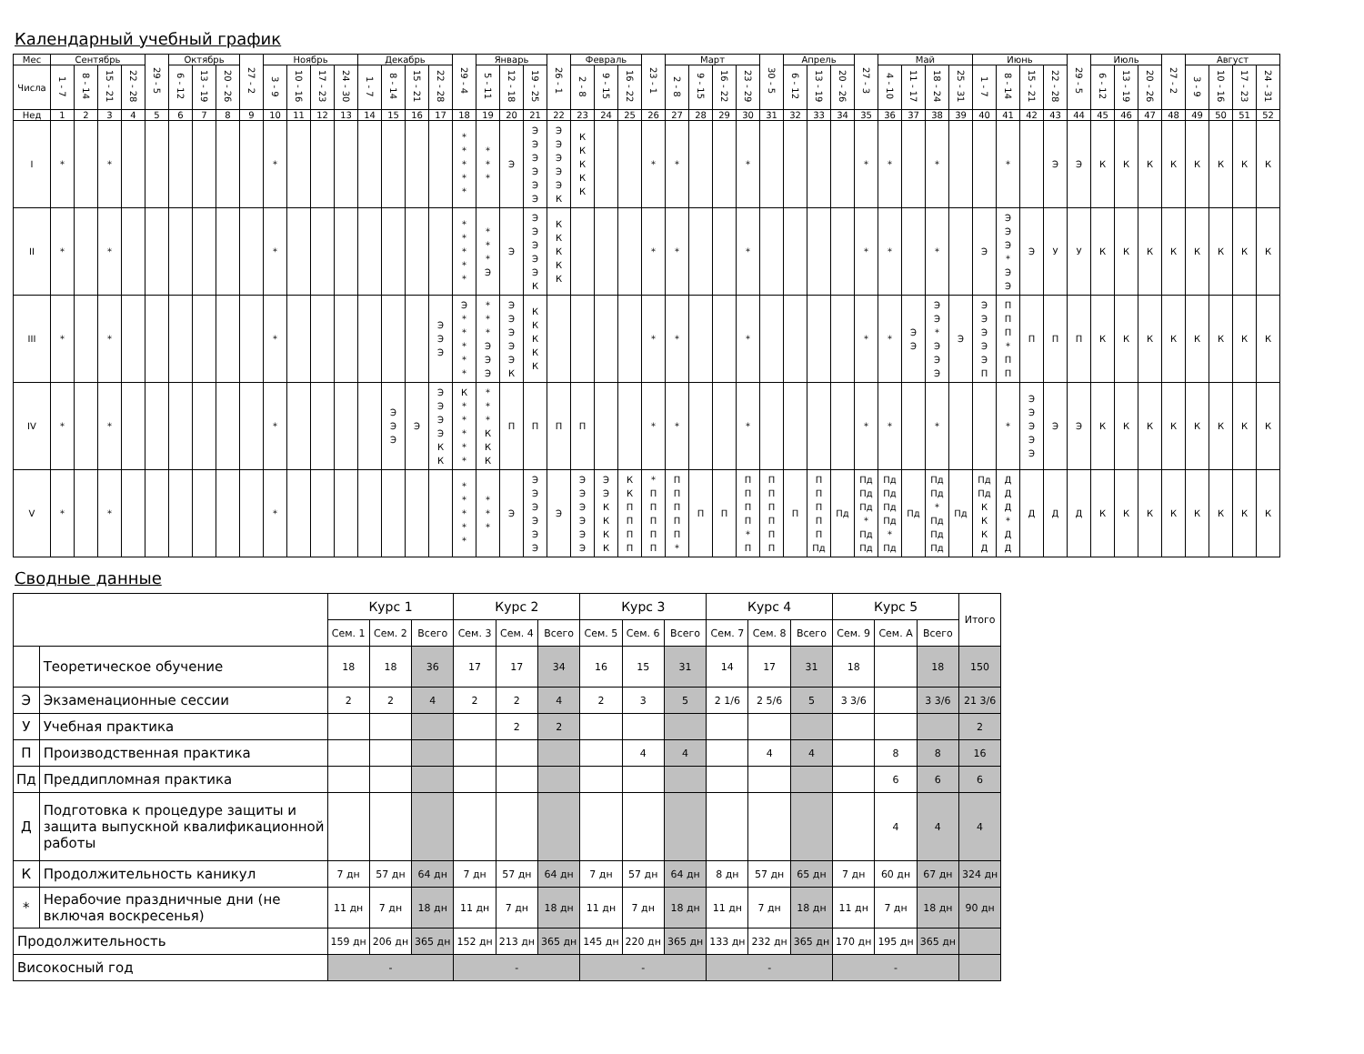Календарный учебный график
| Мес | Сентябрь | | | | 29 - 5 | Октябрь | | | 27 - 2 | Ноябрь | | | | Декабрь | | | | 29 - 4 | Январь | | | 26 - 1 | Февраль | | | 23 - 1 | Март | | | | 30 - 5 | Апрель | | | 27 - 3 | Май | | | | Июнь | | | | 29 - 5 | Июль | | | 27 - 2 | Август | | | |
| --- | --- | --- | --- | --- | --- | --- | --- | --- | --- | --- | --- | --- | --- | --- | --- | --- | --- | --- | --- | --- | --- | --- | --- | --- | --- | --- | --- | --- | --- | --- | --- | --- | --- | --- | --- | --- | --- | --- | --- | --- | --- | --- | --- | --- | --- | --- | --- | --- | --- | --- | --- | --- |
| Числа | 1 - 7 | 8 - 14 | 15 - 21 | 22 - 28 | | 6 - 12 | 13 - 19 | 20 - 26 | | 3 - 9 | 10 - 16 | 17 - 23 | 24 - 30 | 1 - 7 | 8 - 14 | 15 - 21 | 22 - 28 | | 5 - 11 | 12 - 18 | 19 - 25 | | 2 - 8 | 9 - 15 | 16 - 22 | | 2 - 8 | 9 - 15 | 16 - 22 | 23 - 29 | | 6 - 12 | 13 - 19 | 20 - 26 | | 4 - 10 | 11 - 17 | 18 - 24 | 25 - 31 | 1 - 7 | 8 - 14 | 15 - 21 | 22 - 28 | | 6 - 12 | 13 - 19 | 20 - 26 | | 3 - 9 | 10 - 16 | 17 - 23 | 24 - 31 |
| Нед | 1 | 2 | 3 | 4 | 5 | 6 | 7 | 8 | 9 | 10 | 11 | 12 | 13 | 14 | 15 | 16 | 17 | 18 | 19 | 20 | 21 | 22 | 23 | 24 | 25 | 26 | 27 | 28 | 29 | 30 | 31 | 32 | 33 | 34 | 35 | 36 | 37 | 38 | 39 | 40 | 41 | 42 | 43 | 44 | 45 | 46 | 47 | 48 | 49 | 50 | 51 | 52 |
| I | * | | * | | | | | | | * | | | | | | | | * * * * * | * * * | Э | Э Э Э Э Э Э | Э Э Э Э Э К | К К К К К | | | * | * | | | * | | | | | * | * | | * | | | * | | Э | Э | К | К | К | К | К | К | К | К |
| II | * | | * | | | | | | | * | | | | | | | | * * * * * | * * * Э | Э | Э Э Э Э Э К | К К К К К | | | | * | * | | | * | | | | | * | * | | * | | Э | Э Э Э * Э Э | Э | У | У | К | К | К | К | К | К | К | К |
| III | * | | * | | | | | | | * | | | | | | | Э Э Э | Э * * * * * | * * * Э Э Э | Э Э Э Э Э К | К К К К К | | | | | * | * | | | * | | | | | * | * | Э Э | Э Э * Э Э Э | Э | Э Э Э Э Э П | П П П * П П | П | П | П | К | К | К | К | К | К | К | К |
| IV | * | | * | | | | | | | * | | | | | Э Э Э | Э | Э Э Э Э К К | К * * * * * | * * * К К К | П | П | П | П | | | * | * | | | * | | | | | * | * | | * | | | * | Э Э Э Э Э | Э | Э | К | К | К | К | К | К | К | К |
| V | * | | * | | | | | | | * | | | | | | | | * * * * * | * * * | Э | Э Э Э Э Э Э | Э | Э Э Э Э Э Э | Э Э К К К К | К К П П П П | * П П П П П | П П П П П * | П | П | П П П П * П | П П П П П П | П | П П П П П Пд | Пд | Пд Пд Пд * Пд Пд | Пд Пд Пд Пд * Пд | Пд | Пд Пд * Пд Пд Пд | Пд | Пд Пд К К К Д | Д Д Д * Д Д | Д | Д | Д | К | К | К | К | К | К | К | К |
Сводные данные
| | | Курс 1 | | | Курс 2 | | | Курс 3 | | | Курс 4 | | | Курс 5 | | | Итого |
| --- | --- | --- | --- | --- | --- | --- | --- | --- | --- | --- | --- | --- | --- | --- | --- | --- | --- |
| | | Сем. 1 | Сем. 2 | Всего | Сем. 3 | Сем. 4 | Всего | Сем. 5 | Сем. 6 | Всего | Сем. 7 | Сем. 8 | Всего | Сем. 9 | Сем. A | Всего | |
| | Теоретическое обучение | 18 | 18 | 36 | 17 | 17 | 34 | 16 | 15 | 31 | 14 | 17 | 31 | 18 | | 18 | 150 |
| Э | Экзаменационные сессии | 2 | 2 | 4 | 2 | 2 | 4 | 2 | 3 | 5 | 2 1/6 | 2 5/6 | 5 | 3 3/6 | | 3 3/6 | 21 3/6 |
| У | Учебная практика | | | | | 2 | 2 | | | | | | | | | | 2 |
| П | Производственная практика | | | | | | | | 4 | 4 | | 4 | 4 | | 8 | 8 | 16 |
| Пд | Преддипломная практика | | | | | | | | | | | | | | 6 | 6 | 6 |
| Д | Подготовка к процедуре защиты и защита выпускной квалификационной работы | | | | | | | | | | | | | | 4 | 4 | 4 |
| К | Продолжительность каникул | 7 дн | 57 дн | 64 дн | 7 дн | 57 дн | 64 дн | 7 дн | 57 дн | 64 дн | 8 дн | 57 дн | 65 дн | 7 дн | 60 дн | 67 дн | 324 дн |
| * | Нерабочие праздничные дни (не включая воскресенья) | 11 дн | 7 дн | 18 дн | 11 дн | 7 дн | 18 дн | 11 дн | 7 дн | 18 дн | 11 дн | 7 дн | 18 дн | 11 дн | 7 дн | 18 дн | 90 дн |
| Продолжительность | | 159 дн | 206 дн | 365 дн | 152 дн | 213 дн | 365 дн | 145 дн | 220 дн | 365 дн | 133 дн | 232 дн | 365 дн | 170 дн | 195 дн | 365 дн | |
| Високосный год | | - | | | - | | | - | | | - | | | - | | | |